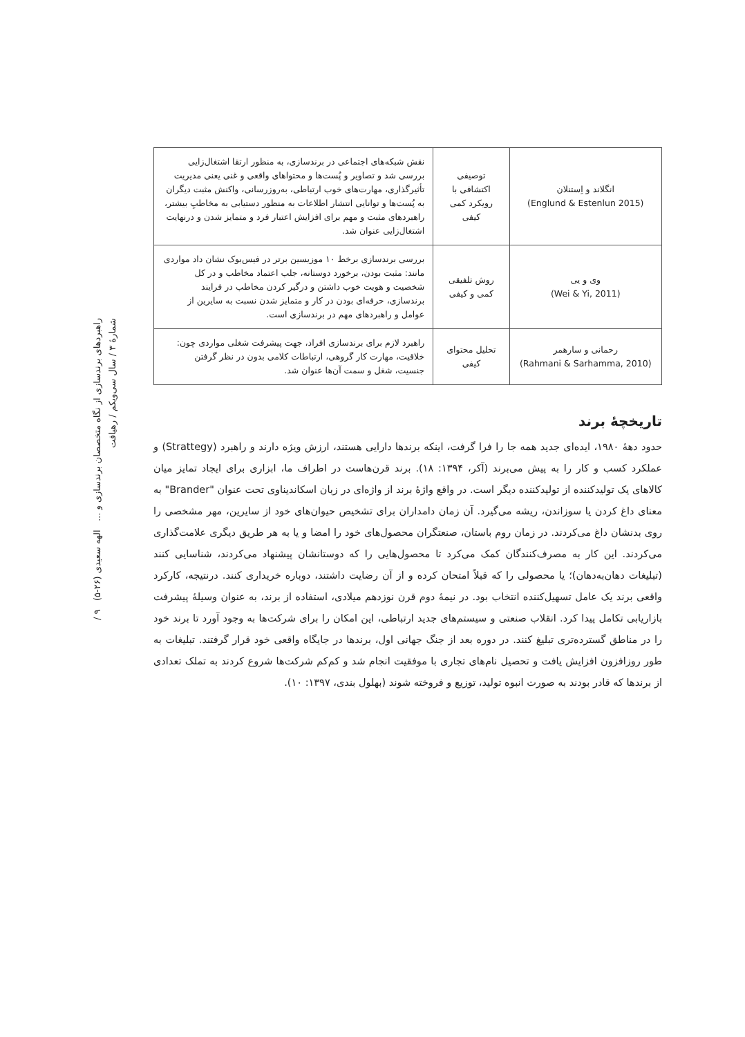راهبردهای برندسازی از نگاه متخصصان برندسازی و ... الهه سعیدی (۲۶-۵) ۹ / شمارۀ ۳ / سال سی‌ویکم / رهیافت
| انگلاند و اِستنلان (Englund & Estenlun 2015) | توصیفی اکتشافی با رویکرد کمی کیفی | نقش شبکه‌های اجتماعی در برندسازی، به منظور ارتقا اشتغال‌زایی بررسی شد و تصاویر و پُست‌ها و محتواهای واقعی و غنی یعنی مدیریت تأثیرگذاری، مهارت‌های خوب ارتباطی، به‌روزرسانی، واکنش مثبت دیگران به پُست‌ها و توانایی انتشار اطلاعات به منظور دستیابی به مخاطبِ بیشتر، راهبردهای مثبت و مهم برای افزایش اعتبار فرد و متمایز شدن و درنهایت اشتغال‌زایی عنوان شد. |
| وی و یی (Wei & Yi, 2011) | روش تلفیقی کمی و کیفی | بررسی برندسازی برخط ۱۰ موزیسین برتر در فیس‌بوک نشان داد مواردی مانند: مثبت بودن، برخورد دوستانه، جلب اعتماد مخاطب و در کل شخصیت و هویت خوب داشتن و درگیر کردن مخاطب در فرایند برندسازی، حرفه‌ای بودن در کار و متمایز شدن نسبت به سایرین از عوامل و راهبردهای مهم در برندسازی است. |
| رحمانی و سارهمر (Rahmani & Sarhamma, 2010) | تحلیل محتوای کیفی | راهبرد لازم برای برندسازی افراد، جهت پیشرفت شغلی مواردی چون: خلاقیت، مهارت کار گروهی، ارتباطات کلامی بدون در نظر گرفتن جنسیت، شغل و سمت آن‌ها عنوان شد. |
تاریخچۀ برند
حدود دهۀ ۱۹۸۰، ایده‌ای جدید همه جا را فرا گرفت، اینکه برندها دارایی هستند، ارزش ویژه دارند و راهبرد (Strattegy) و عملکرد کسب و کار را به پیش می‌برند (آکر، ۱۳۹۴: ۱۸). برند قرن‌هاست در اطراف ما، ابزاری برای ایجاد تمایز میان کالاهای یک تولیدکننده از تولیدکننده دیگر است. در واقع واژۀ برند از واژه‌ای در زبان اسکاندیناوی تحت عنوان "Brander" به معنای داغ کردن یا سوزاندن، ریشه می‌گیرد. آن زمان دامداران برای تشخیص حیوان‌های خود از سایرین، مهر مشخصی را روی بدنشان داغ می‌کردند. در زمان روم باستان، صنعتگران محصول‌های خود را امضا و یا به هر طریق دیگری علامت‌گذاری می‌کردند. این کار به مصرف‌کنندگان کمک می‌کرد تا محصول‌هایی را که دوستانشان پیشنهاد می‌کردند، شناسایی کنند (تبلیغات دهان‌به‌دهان)؛ یا محصولی را که قبلاً امتحان کرده و از آن رضایت داشتند، دوباره خریداری کنند. درنتیجه، کارکرد واقعی برند یک عامل تسهیل‌کننده انتخاب بود. در نیمۀ دوم قرن نوزدهم میلادی، استفاده از برند، به عنوان وسیلۀ پیشرفت بازاریابی تکامل پیدا کرد. انقلاب صنعتی و سیستم‌های جدید ارتباطی، این امکان را برای شرکت‌ها به وجود آورد تا برند خود را در مناطق گسترده‌تری تبلیغ کنند. در دوره بعد از جنگ جهانی اول، برندها در جایگاه واقعی خود قرار گرفتند. تبلیغات به طور روزافزون افزایش یافت و تحصیل نام‌های تجاری با موفقیت انجام شد و کم‌کم شرکت‌ها شروع کردند به تملک تعدادی از برندها که قادر بودند به صورت انبوه تولید، توزیع و فروخته شوند (بهلول بندی، ۱۳۹۷: ۱۰).